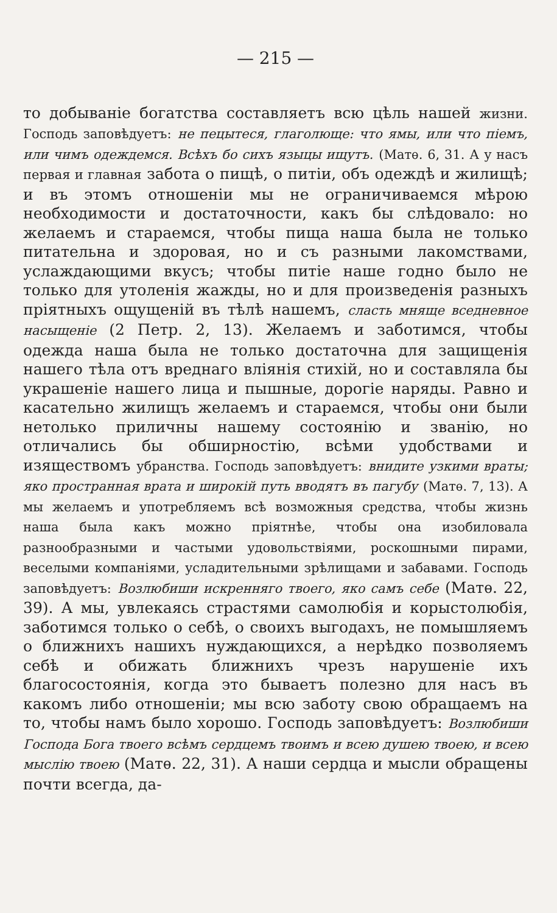— 215 —
то добываніе богатства составляетъ всю цѣль нашей жизни. Господь заповѣдуетъ: не пецытеся, глаголюще: что ямы, или что піемъ, или чимъ одеждемся. Всѣхъ бо сихъ языцы ищутъ. (Матѳ. 6, 31. А у насъ первая и главная забота о пищѣ, о питіи, объ одеждѣ и жилищѣ; и въ этомъ отношеніи мы не ограничиваемся мѣрою необходимости и достаточности, какъ бы слѣдовало: но желаемъ и стараемся, чтобы пища наша была не только питательна и здоровая, но и съ разными лакомствами, услаждающими вкусъ; чтобы питіе наше годно было не только для утоленія жажды, но и для произведенія разныхъ пріятныхъ ощущеній въ тѣлѣ нашемъ, сласть мняще вседневное насыщеніе (2 Петр. 2, 13). Желаемъ и заботимся, чтобы одежда наша была не только достаточна для защищенія нашего тѣла отъ вреднаго вліянія стихій, но и составляла бы украшеніе нашего лица и пышные, дорогіе наряды. Равно и касательно жилищъ желаемъ и стараемся, чтобы они были нетолько приличны нашему состоянію и званію, но отличались бы обширностію, всѣми удобствами и изяществомъ убранства. Господь заповѣдуетъ: внидите узкими враты; яко пространная врата и широкій путь вводятъ въ пагубу (Матѳ. 7, 13). А мы желаемъ и употребляемъ всѣ возможныя средства, чтобы жизнь наша была какъ можно пріятнѣе, чтобы она изобиловала разнообразными и частыми удовольствіями, роскошными пирами, веселыми компаніями, усладительными зрѣлищами и забавами. Господь заповѣдуетъ: Возлюбиши искренняго твоего, яко самъ себе (Матѳ. 22, 39). А мы, увлекаясь страстями самолюбія и корыстолюбія, заботимся только о себѣ, о своихъ выгодахъ, не помышляемъ о ближнихъ нашихъ нуждающихся, а нерѣдко позволяемъ себѣ и обижать ближнихъ чрезъ нарушеніе ихъ благосостоянія, когда это бываетъ полезно для насъ въ какомъ либо отношеніи; мы всю заботу свою обращаемъ на то, чтобы намъ было хорошо. Господь заповѣдуетъ: Возлюбиши Господа Бога твоего всѣмъ сердцемъ твоимъ и всею душею твоею, и всею мыслію твоею (Матѳ. 22, 31). А наши сердца и мысли обращены почти всегда, да-